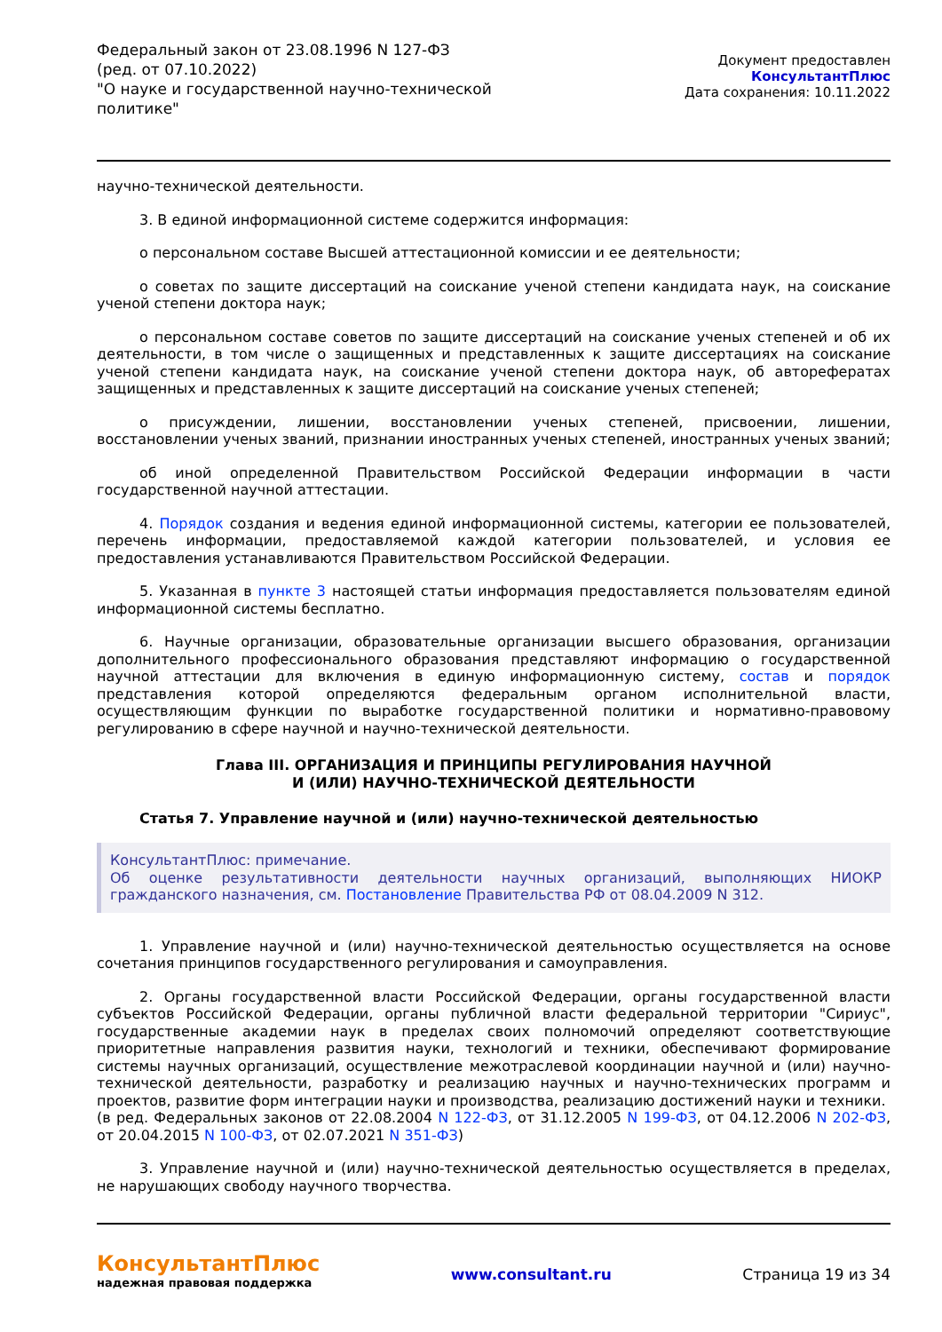Федеральный закон от 23.08.1996 N 127-ФЗ
(ред. от 07.10.2022)
"О науке и государственной научно-технической политике"
Документ предоставлен КонсультантПлюс
Дата сохранения: 10.11.2022
научно-технической деятельности.
3. В единой информационной системе содержится информация:
о персональном составе Высшей аттестационной комиссии и ее деятельности;
о советах по защите диссертаций на соискание ученой степени кандидата наук, на соискание ученой степени доктора наук;
о персональном составе советов по защите диссертаций на соискание ученых степеней и об их деятельности, в том числе о защищенных и представленных к защите диссертациях на соискание ученой степени кандидата наук, на соискание ученой степени доктора наук, об авторефератах защищенных и представленных к защите диссертаций на соискание ученых степеней;
о присуждении, лишении, восстановлении ученых степеней, присвоении, лишении, восстановлении ученых званий, признании иностранных ученых степеней, иностранных ученых званий;
об иной определенной Правительством Российской Федерации информации в части государственной научной аттестации.
4. Порядок создания и ведения единой информационной системы, категории ее пользователей, перечень информации, предоставляемой каждой категории пользователей, и условия ее предоставления устанавливаются Правительством Российской Федерации.
5. Указанная в пункте 3 настоящей статьи информация предоставляется пользователям единой информационной системы бесплатно.
6. Научные организации, образовательные организации высшего образования, организации дополнительного профессионального образования представляют информацию о государственной научной аттестации для включения в единую информационную систему, состав и порядок представления которой определяются федеральным органом исполнительной власти, осуществляющим функции по выработке государственной политики и нормативно-правовому регулированию в сфере научной и научно-технической деятельности.
Глава III. ОРГАНИЗАЦИЯ И ПРИНЦИПЫ РЕГУЛИРОВАНИЯ НАУЧНОЙ
И (ИЛИ) НАУЧНО-ТЕХНИЧЕСКОЙ ДЕЯТЕЛЬНОСТИ
Статья 7. Управление научной и (или) научно-технической деятельностью
КонсультантПлюс: примечание.
Об оценке результативности деятельности научных организаций, выполняющих НИОКР гражданского назначения, см. Постановление Правительства РФ от 08.04.2009 N 312.
1. Управление научной и (или) научно-технической деятельностью осуществляется на основе сочетания принципов государственного регулирования и самоуправления.
2. Органы государственной власти Российской Федерации, органы государственной власти субъектов Российской Федерации, органы публичной власти федеральной территории "Сириус", государственные академии наук в пределах своих полномочий определяют соответствующие приоритетные направления развития науки, технологий и техники, обеспечивают формирование системы научных организаций, осуществление межотраслевой координации научной и (или) научно-технической деятельности, разработку и реализацию научных и научно-технических программ и проектов, развитие форм интеграции науки и производства, реализацию достижений науки и техники.
(в ред. Федеральных законов от 22.08.2004 N 122-ФЗ, от 31.12.2005 N 199-ФЗ, от 04.12.2006 N 202-ФЗ, от 20.04.2015 N 100-ФЗ, от 02.07.2021 N 351-ФЗ)
3. Управление научной и (или) научно-технической деятельностью осуществляется в пределах, не нарушающих свободу научного творчества.
КонсультантПлюс
надежная правовая поддержка
www.consultant.ru Страница 19 из 34